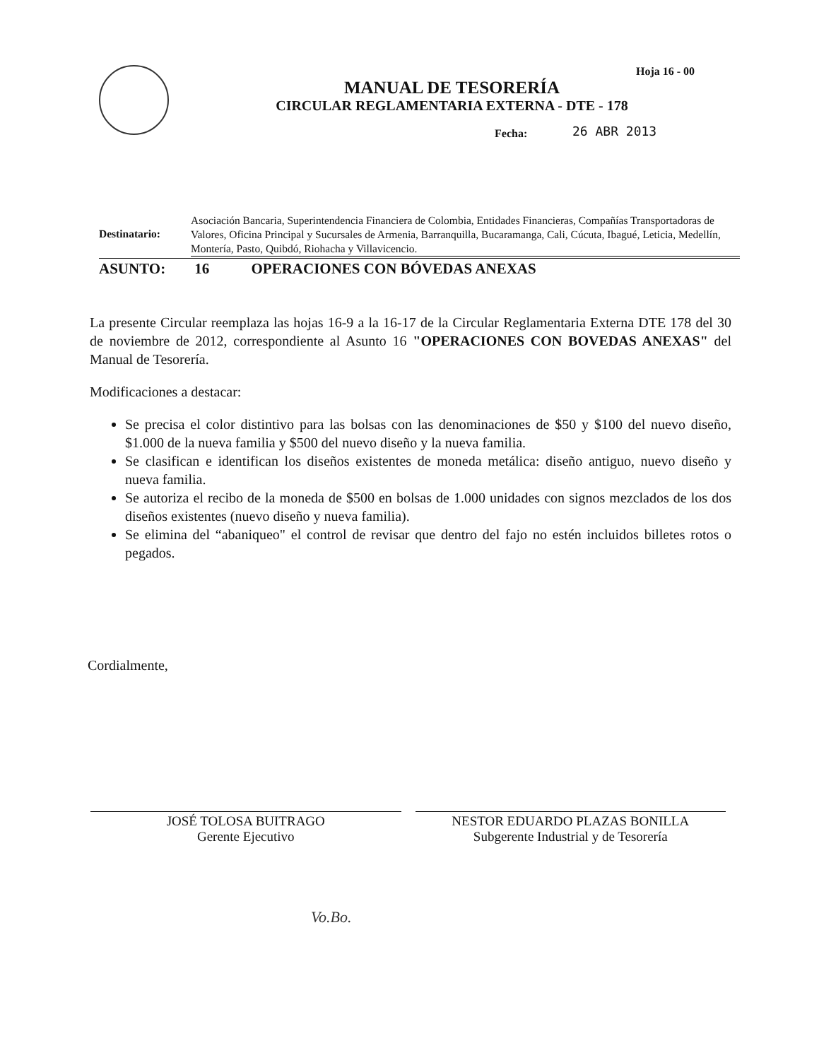Hoja 16 - 00
MANUAL DE TESORERÍA
CIRCULAR REGLAMENTARIA EXTERNA - DTE - 178
26 ABR 2013
Fecha:
Destinatario:
Asociación Bancaria, Superintendencia Financiera de Colombia, Entidades Financieras, Compañías Transportadoras de Valores, Oficina Principal y Sucursales de Armenia, Barranquilla, Bucaramanga, Cali, Cúcuta, Ibagué, Leticia, Medellín, Montería, Pasto, Quibdó, Riohacha y Villavicencio.
ASUNTO: 16 OPERACIONES CON BÓVEDAS ANEXAS
La presente Circular reemplaza las hojas 16-9 a la 16-17 de la Circular Reglamentaria Externa DTE 178 del 30 de noviembre de 2012, correspondiente al Asunto 16 "OPERACIONES CON BOVEDAS ANEXAS" del Manual de Tesorería.
Modificaciones a destacar:
Se precisa el color distintivo para las bolsas con las denominaciones de $50 y $100 del nuevo diseño, $1.000 de la nueva familia y $500 del nuevo diseño y la nueva familia.
Se clasifican e identifican los diseños existentes de moneda metálica: diseño antiguo, nuevo diseño y nueva familia.
Se autoriza el recibo de la moneda de $500 en bolsas de 1.000 unidades con signos mezclados de los dos diseños existentes (nuevo diseño y nueva familia).
Se elimina del “abaniqueo" el control de revisar que dentro del fajo no estén incluidos billetes rotos o pegados.
Cordialmente,
JOSÉ TOLOSA BUITRAGO
Gerente Ejecutivo
NESTOR EDUARDO PLAZAS BONILLA
Subgerente Industrial y de Tesorería
Vo.Bo.